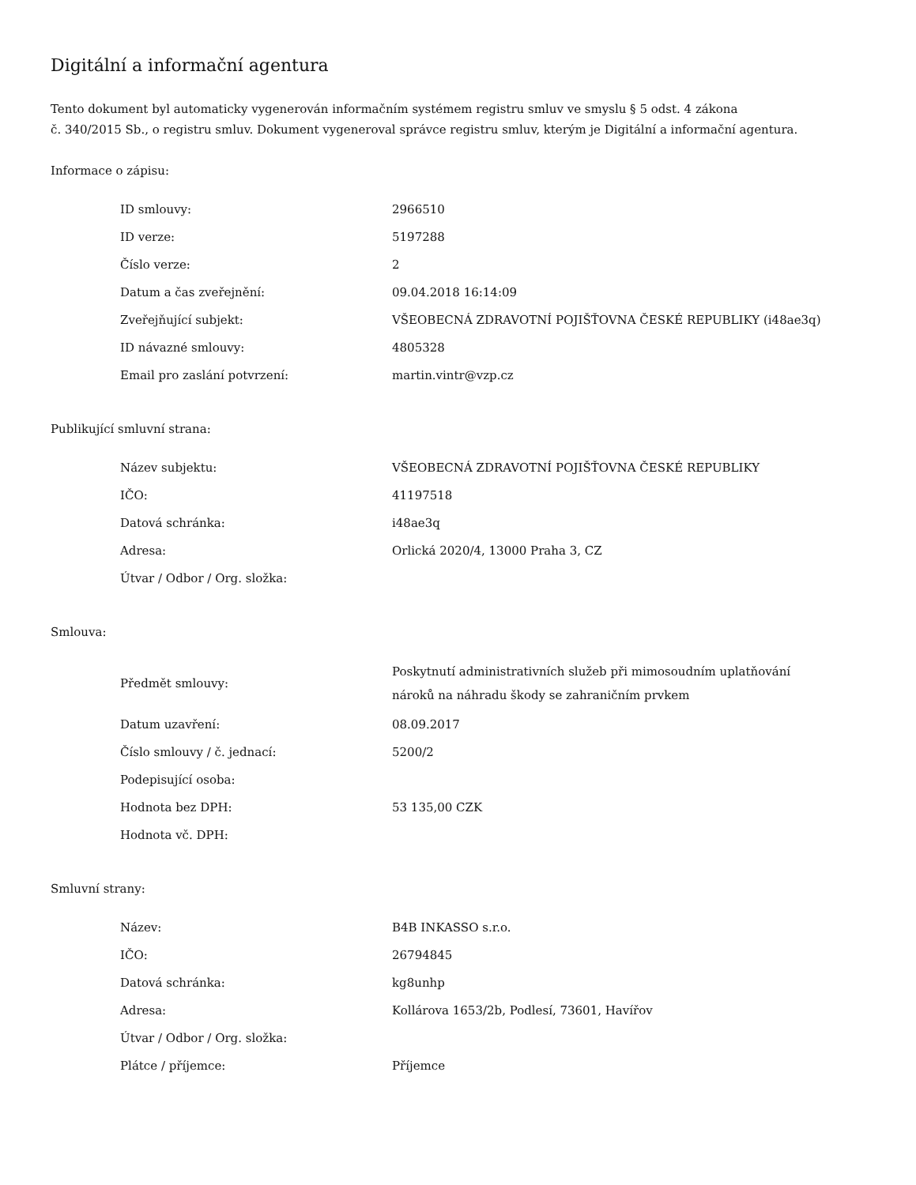Digitální a informační agentura
Tento dokument byl automaticky vygenerován informačním systémem registru smluv ve smyslu § 5 odst. 4 zákona
č. 340/2015 Sb., o registru smluv. Dokument vygeneroval správce registru smluv, kterým je Digitální a informační agentura.
Informace o zápisu:
| ID smlouvy: | 2966510 |
| ID verze: | 5197288 |
| Číslo verze: | 2 |
| Datum a čas zveřejnění: | 09.04.2018 16:14:09 |
| Zveřejňující subjekt: | VŠEOBECNÁ ZDRAVOTNÍ POJIŠŤOVNA ČESKÉ REPUBLIKY (i48ae3q) |
| ID návazné smlouvy: | 4805328 |
| Email pro zaslání potvrzení: | martin.vintr@vzp.cz |
Publikující smluvní strana:
| Název subjektu: | VŠEOBECNÁ ZDRAVOTNÍ POJIŠŤOVNA ČESKÉ REPUBLIKY |
| IČO: | 41197518 |
| Datová schránka: | i48ae3q |
| Adresa: | Orlická 2020/4, 13000 Praha 3, CZ |
| Útvar / Odbor / Org. složka: | |
Smlouva:
| Předmět smlouvy: | Poskytnutí administrativních služeb při mimosoudním uplatňování nároků na náhradu škody se zahraničním prvkem |
| Datum uzavření: | 08.09.2017 |
| Číslo smlouvy / č. jednací: | 5200/2 |
| Podepisující osoba: | |
| Hodnota bez DPH: | 53 135,00 CZK |
| Hodnota vč. DPH: | |
Smluvní strany:
| Název: | B4B INKASSO s.r.o. |
| IČO: | 26794845 |
| Datová schránka: | kg8unhp |
| Adresa: | Kollárova 1653/2b, Podlesí, 73601, Havířov |
| Útvar / Odbor / Org. složka: | |
| Plátce / příjemce: | Příjemce |